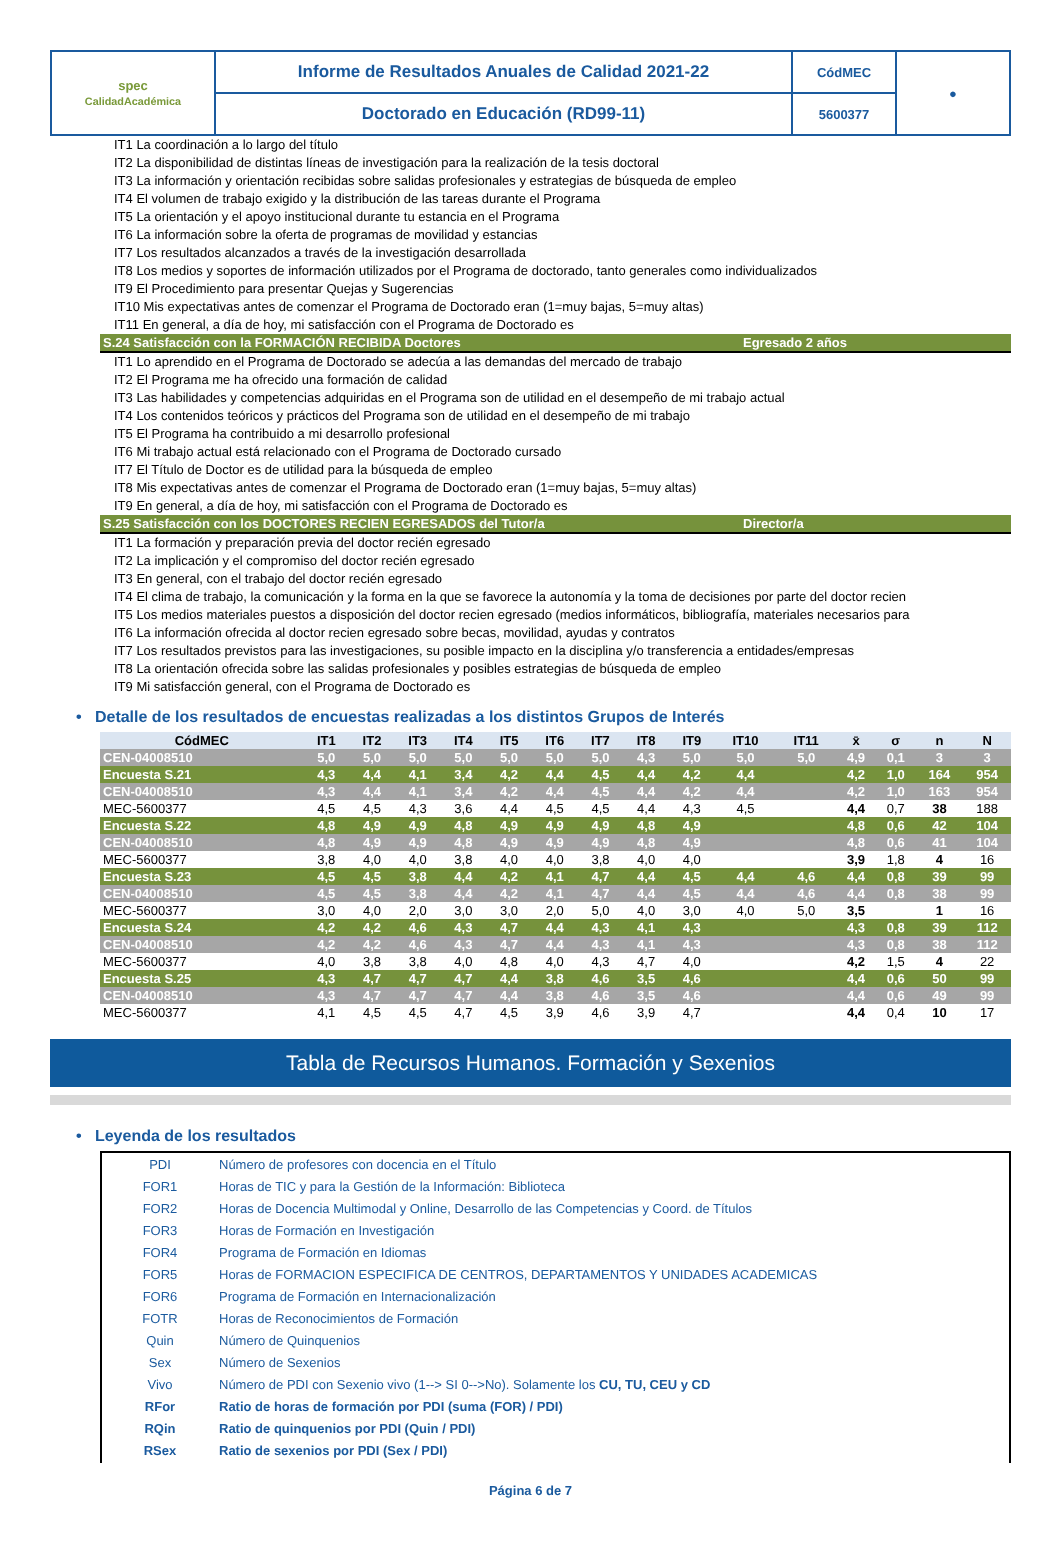| spec CalidadAcadémica | Informe de Resultados Anuales de Calidad 2021-22 | CódMEC | ● |
| | Doctorado en Educación (RD99-11) | 5600377 | |
IT1 La coordinación a lo largo del título
IT2 La disponibilidad de distintas líneas de investigación para la realización de la tesis doctoral
IT3 La información y orientación recibidas sobre salidas profesionales y estrategias de búsqueda de empleo
IT4 El volumen de trabajo exigido y la distribución de las tareas durante el Programa
IT5 La orientación y el apoyo institucional durante tu estancia en el Programa
IT6 La información sobre la oferta de programas de movilidad y estancias
IT7 Los resultados alcanzados a través de la investigación desarrollada
IT8 Los medios y soportes de información utilizados por el Programa de doctorado, tanto generales como individualizados
IT9 El Procedimiento para presentar Quejas y Sugerencias
IT10 Mis expectativas antes de comenzar el Programa de Doctorado eran (1=muy bajas, 5=muy altas)
IT11 En general, a día de hoy, mi satisfacción con el Programa de Doctorado es
S.24 Satisfacción con la FORMACIÓN RECIBIDA Doctores Egresado 2 años
IT1 Lo aprendido en el Programa de Doctorado se adecúa a las demandas del mercado de trabajo
IT2 El Programa me ha ofrecido una formación de calidad
IT3 Las habilidades y competencias adquiridas en el Programa son de utilidad en el desempeño de mi trabajo actual
IT4 Los contenidos teóricos y prácticos del Programa son de utilidad en el desempeño de mi trabajo
IT5 El Programa ha contribuido a mi desarrollo profesional
IT6 Mi trabajo actual está relacionado con el Programa de Doctorado cursado
IT7 El Título de Doctor es de utilidad para la búsqueda de empleo
IT8 Mis expectativas antes de comenzar el Programa de Doctorado eran (1=muy bajas, 5=muy altas)
IT9 En general, a día de hoy, mi satisfacción con el Programa de Doctorado es
S.25 Satisfacción con los DOCTORES RECIEN EGRESADOS del Tutor/a Director/a
IT1 La formación y preparación previa del doctor recién egresado
IT2 La implicación y el compromiso del doctor recién egresado
IT3 En general, con el trabajo del doctor recién egresado
IT4 El clima de trabajo, la comunicación y la forma en la que se favorece la autonomía y la toma de decisiones por parte del doctor recien
IT5 Los medios materiales puestos a disposición del doctor recien egresado (medios informáticos, bibliografía, materiales necesarios para
IT6 La información ofrecida al doctor recien egresado sobre becas, movilidad, ayudas y contratos
IT7 Los resultados previstos para las investigaciones, su posible impacto en la disciplina y/o transferencia a entidades/empresas
IT8 La orientación ofrecida sobre las salidas profesionales y posibles estrategias de búsqueda de empleo
IT9 Mi satisfacción general, con el Programa de Doctorado es
• Detalle de los resultados de encuestas realizadas a los distintos Grupos de Interés
| CódMEC | IT1 | IT2 | IT3 | IT4 | IT5 | IT6 | IT7 | IT8 | IT9 | IT10 | IT11 | x̄ | σ | n | N |
| --- | --- | --- | --- | --- | --- | --- | --- | --- | --- | --- | --- | --- | --- | --- | --- |
| CEN-04008510 | 5,0 | 5,0 | 5,0 | 5,0 | 5,0 | 5,0 | 5,0 | 4,3 | 5,0 | 5,0 | 5,0 | 4,9 | 0,1 | 3 | 3 |
| Encuesta S.21 | 4,3 | 4,4 | 4,1 | 3,4 | 4,2 | 4,4 | 4,5 | 4,4 | 4,2 | 4,4 | | 4,2 | 1,0 | 164 | 954 |
| CEN-04008510 | 4,3 | 4,4 | 4,1 | 3,4 | 4,2 | 4,4 | 4,5 | 4,4 | 4,2 | 4,4 | | 4,2 | 1,0 | 163 | 954 |
| MEC-5600377 | 4,5 | 4,5 | 4,3 | 3,6 | 4,4 | 4,5 | 4,5 | 4,4 | 4,3 | 4,5 | | 4,4 | 0,7 | 38 | 188 |
| Encuesta S.22 | 4,8 | 4,9 | 4,9 | 4,8 | 4,9 | 4,9 | 4,9 | 4,8 | 4,9 | | | 4,8 | 0,6 | 42 | 104 |
| CEN-04008510 | 4,8 | 4,9 | 4,9 | 4,8 | 4,9 | 4,9 | 4,9 | 4,8 | 4,9 | | | 4,8 | 0,6 | 41 | 104 |
| MEC-5600377 | 3,8 | 4,0 | 4,0 | 3,8 | 4,0 | 4,0 | 3,8 | 4,0 | 4,0 | | | 3,9 | 1,8 | 4 | 16 |
| Encuesta S.23 | 4,5 | 4,5 | 3,8 | 4,4 | 4,2 | 4,1 | 4,7 | 4,4 | 4,5 | 4,4 | 4,6 | 4,4 | 0,8 | 39 | 99 |
| CEN-04008510 | 4,5 | 4,5 | 3,8 | 4,4 | 4,2 | 4,1 | 4,7 | 4,4 | 4,5 | 4,4 | 4,6 | 4,4 | 0,8 | 38 | 99 |
| MEC-5600377 | 3,0 | 4,0 | 2,0 | 3,0 | 3,0 | 2,0 | 5,0 | 4,0 | 3,0 | 4,0 | 5,0 | 3,5 | | 1 | 16 |
| Encuesta S.24 | 4,2 | 4,2 | 4,6 | 4,3 | 4,7 | 4,4 | 4,3 | 4,1 | 4,3 | | | 4,3 | 0,8 | 39 | 112 |
| CEN-04008510 | 4,2 | 4,2 | 4,6 | 4,3 | 4,7 | 4,4 | 4,3 | 4,1 | 4,3 | | | 4,3 | 0,8 | 38 | 112 |
| MEC-5600377 | 4,0 | 3,8 | 3,8 | 4,0 | 4,8 | 4,0 | 4,3 | 4,7 | 4,0 | | | 4,2 | 1,5 | 4 | 22 |
| Encuesta S.25 | 4,3 | 4,7 | 4,7 | 4,7 | 4,4 | 3,8 | 4,6 | 3,5 | 4,6 | | | 4,4 | 0,6 | 50 | 99 |
| CEN-04008510 | 4,3 | 4,7 | 4,7 | 4,7 | 4,4 | 3,8 | 4,6 | 3,5 | 4,6 | | | 4,4 | 0,6 | 49 | 99 |
| MEC-5600377 | 4,1 | 4,5 | 4,5 | 4,7 | 4,5 | 3,9 | 4,6 | 3,9 | 4,7 | | | 4,4 | 0,4 | 10 | 17 |
Tabla de Recursos Humanos. Formación y Sexenios
• Leyenda de los resultados
| PDI | Número de profesores con docencia en el Título |
| FOR1 | Horas de TIC y para la Gestión de la Información: Biblioteca |
| FOR2 | Horas de Docencia Multimodal y Online, Desarrollo de las Competencias y Coord. de Títulos |
| FOR3 | Horas de Formación en Investigación |
| FOR4 | Programa de Formación en Idiomas |
| FOR5 | Horas de FORMACION ESPECIFICA DE CENTROS, DEPARTAMENTOS Y UNIDADES ACADEMICAS |
| FOR6 | Programa de Formación en Internacionalización |
| FOTR | Horas de Reconocimientos de Formación |
| Quin | Número de Quinquenios |
| Sex | Número de Sexenios |
| Vivo | Número de PDI con Sexenio vivo (1--> SI 0-->No). Solamente los CU, TU, CEU y CD |
| RFor | Ratio de horas de formación por PDI (suma (FOR) / PDI) |
| RQin | Ratio de quinquenios por PDI (Quin / PDI) |
| RSex | Ratio de sexenios por PDI (Sex / PDI) |
Página 6 de 7